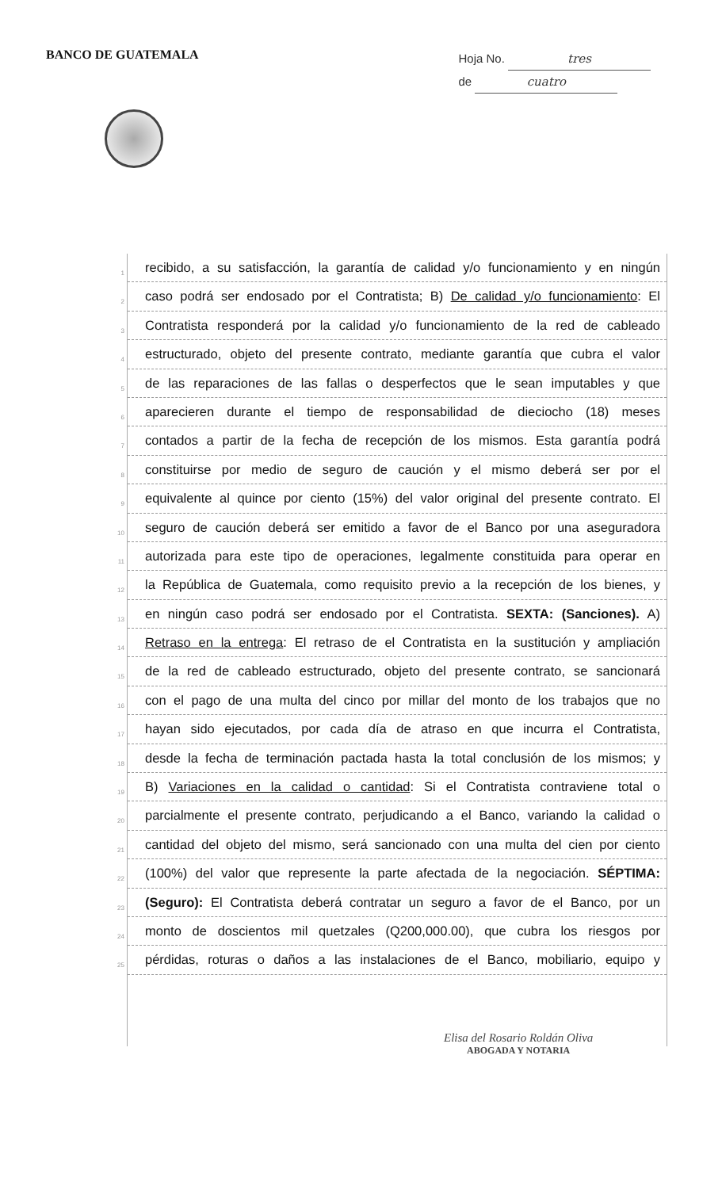BANCO DE GUATEMALA
Hoja No. tres
de cuatro
1
recibido, a su satisfacción, la garantía de calidad y/o funcionamiento y en ningún
2
caso podrá ser endosado por el Contratista; B) De calidad y/o funcionamiento: El
3
Contratista responderá por la calidad y/o funcionamiento de la red de cableado
4
estructurado, objeto del presente contrato, mediante garantía que cubra el valor
5
de las reparaciones de las fallas o desperfectos que le sean imputables y que
6
aparecieren durante el tiempo de responsabilidad de dieciocho (18) meses
7
contados a partir de la fecha de recepción de los mismos. Esta garantía podrá
8
constituirse por medio de seguro de caución y el mismo deberá ser por el
9
equivalente al quince por ciento (15%) del valor original del presente contrato. El
10
seguro de caución deberá ser emitido a favor de el Banco por una aseguradora
11
autorizada para este tipo de operaciones, legalmente constituida para operar en
12
la República de Guatemala, como requisito previo a la recepción de los bienes, y
13
en ningún caso podrá ser endosado por el Contratista. SEXTA: (Sanciones). A)
14
Retraso en la entrega: El retraso de el Contratista en la sustitución y ampliación
15
de la red de cableado estructurado, objeto del presente contrato, se sancionará
16
con el pago de una multa del cinco por millar del monto de los trabajos que no
17
hayan sido ejecutados, por cada día de atraso en que incurra el Contratista,
18
desde la fecha de terminación pactada hasta la total conclusión de los mismos; y
19
B) Variaciones en la calidad o cantidad: Si el Contratista contraviene total o
20
parcialmente el presente contrato, perjudicando a el Banco, variando la calidad o
21
cantidad del objeto del mismo, será sancionado con una multa del cien por ciento
22
(100%) del valor que represente la parte afectada de la negociación. SÉPTIMA:
23
(Seguro): El Contratista deberá contratar un seguro a favor de el Banco, por un
24
monto de doscientos mil quetzales (Q200,000.00), que cubra los riesgos por
25
pérdidas, roturas o daños a las instalaciones de el Banco, mobiliario, equipo y
Elisa del Rosario Roldán Oliva
ABOGADA Y NOTARIA